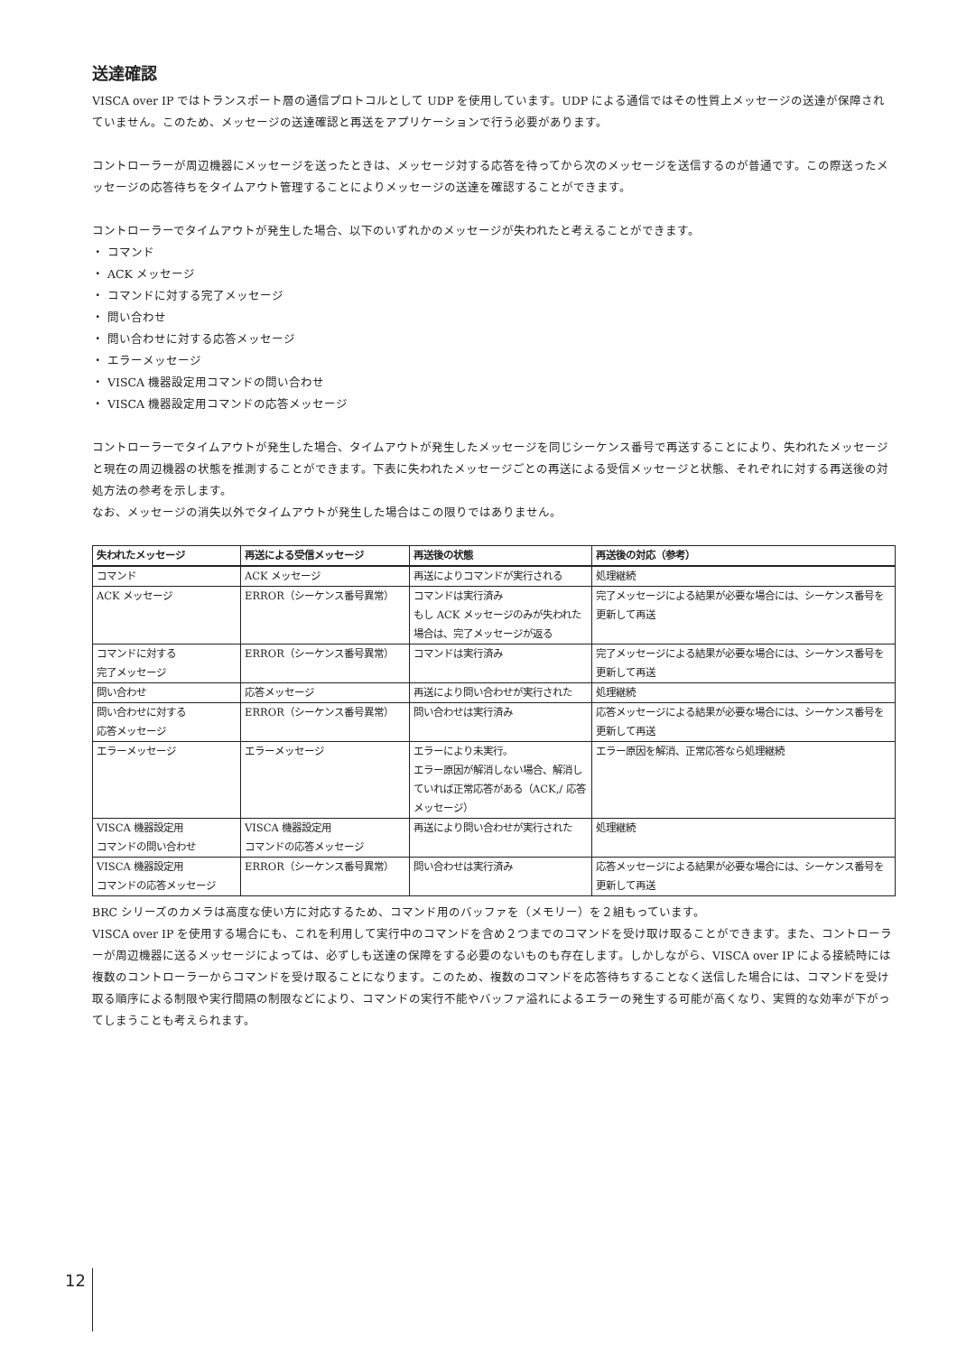送達確認
VISCA over IP ではトランスポート層の通信プロトコルとして UDP を使用しています。UDP による通信ではその性質上メッセージの送達が保障されていません。このため、メッセージの送達確認と再送をアプリケーションで行う必要があります。
コントローラーが周辺機器にメッセージを送ったときは、メッセージ対する応答を待ってから次のメッセージを送信するのが普通です。この際送ったメッセージの応答待ちをタイムアウト管理することによりメッセージの送達を確認することができます。
コントローラーでタイムアウトが発生した場合、以下のいずれかのメッセージが失われたと考えることができます。
・ コマンド
・ ACK メッセージ
・ コマンドに対する完了メッセージ
・ 問い合わせ
・ 問い合わせに対する応答メッセージ
・ エラーメッセージ
・ VISCA 機器設定用コマンドの問い合わせ
・ VISCA 機器設定用コマンドの応答メッセージ
コントローラーでタイムアウトが発生した場合、タイムアウトが発生したメッセージを同じシーケンス番号で再送することにより、失われたメッセージと現在の周辺機器の状態を推測することができます。下表に失われたメッセージごとの再送による受信メッセージと状態、それぞれに対する再送後の対処方法の参考を示します。
なお、メッセージの消失以外でタイムアウトが発生した場合はこの限りではありません。
| 失われたメッセージ | 再送による受信メッセージ | 再送後の状態 | 再送後の対応（参考） |
| --- | --- | --- | --- |
| コマンド | ACK メッセージ | 再送によりコマンドが実行される | 処理継続 |
| ACK メッセージ | ERROR（シーケンス番号異常） | コマンドは実行済み もし ACK メッセージのみが失われた場合は、完了メッセージが返る | 完了メッセージによる結果が必要な場合には、シーケンス番号を更新して再送 |
| コマンドに対する 完了メッセージ | ERROR（シーケンス番号異常） | コマンドは実行済み | 完了メッセージによる結果が必要な場合には、シーケンス番号を更新して再送 |
| 問い合わせ | 応答メッセージ | 再送により問い合わせが実行された | 処理継続 |
| 問い合わせに対する 応答メッセージ | ERROR（シーケンス番号異常） | 問い合わせは実行済み | 応答メッセージによる結果が必要な場合には、シーケンス番号を更新して再送 |
| エラーメッセージ | エラーメッセージ | エラーにより未実行。 エラー原因が解消しない場合、解消していれば正常応答がある（ACK,/ 応答メッセージ） | エラー原因を解消、正常応答なら処理継続 |
| VISCA 機器設定用 コマンドの問い合わせ | VISCA 機器設定用 コマンドの応答メッセージ | 再送により問い合わせが実行された | 処理継続 |
| VISCA 機器設定用 コマンドの応答メッセージ | ERROR（シーケンス番号異常） | 問い合わせは実行済み | 応答メッセージによる結果が必要な場合には、シーケンス番号を更新して再送 |
BRC シリーズのカメラは高度な使い方に対応するため、コマンド用のバッファを（メモリー）を２組もっています。
VISCA over IP を使用する場合にも、これを利用して実行中のコマンドを含め２つまでのコマンドを受け取け取ることができます。また、コントローラーが周辺機器に送るメッセージによっては、必ずしも送達の保障をする必要のないものも存在します。しかしながら、VISCA over IP による接続時には複数のコントローラーからコマンドを受け取ることになります。このため、複数のコマンドを応答待ちすることなく送信した場合には、コマンドを受け取る順序による制限や実行間隔の制限などにより、コマンドの実行不能やバッファ溢れによるエラーの発生する可能が高くなり、実質的な効率が下がってしまうことも考えられます。
12